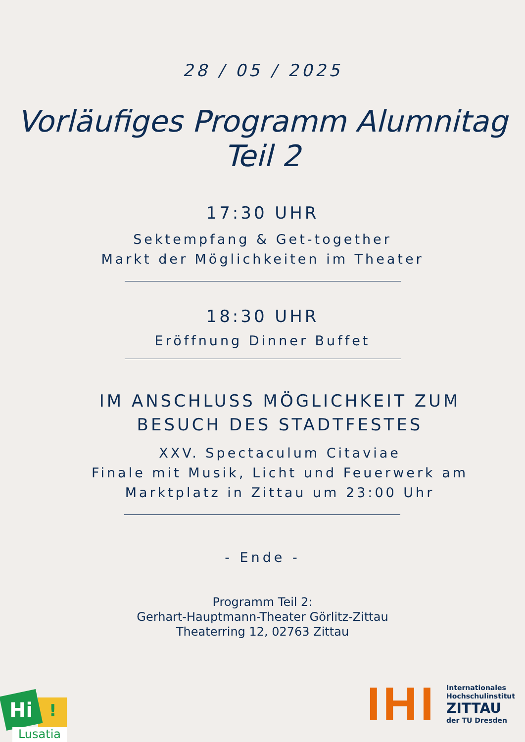28 / 05 / 2025
Vorläufiges Programm Alumnitag
Teil 2
17:30 UHR
Sektempfang & Get-together
Markt der Möglichkeiten im Theater
18:30 UHR
Eröffnung Dinner Buffet
IM ANSCHLUSS MÖGLICHKEIT ZUM BESUCH DES STADTFESTES
XXV. Spectaculum Citaviae
Finale mit Musik, Licht und Feuerwerk am
Marktplatz in Zittau um 23:00 Uhr
- Ende -
Programm Teil 2:
Gerhart-Hauptmann-Theater Görlitz-Zittau
Theaterring 12, 02763 Zittau
Hi !
Lusatia
IHI
Internationales
Hochschulinstitut
ZITTAU
der TU Dresden